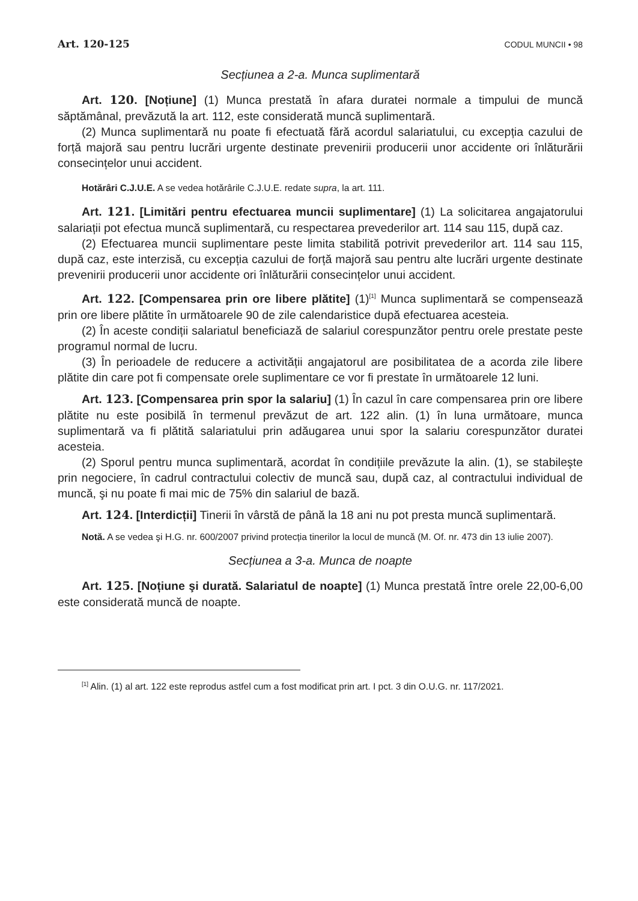Art. 120-125 CODUL MUNCII • 98
Secțiunea a 2-a. Munca suplimentară
Art. 120. [Noțiune] (1) Munca prestată în afara duratei normale a timpului de muncă săptămânal, prevăzută la art. 112, este considerată muncă suplimentară.
(2) Munca suplimentară nu poate fi efectuată fără acordul salariatului, cu excepția cazului de forță majoră sau pentru lucrări urgente destinate prevenirii producerii unor accidente ori înlăturării consecințelor unui accident.
Hotărâri C.J.U.E. A se vedea hotărârile C.J.U.E. redate supra, la art. 111.
Art. 121. [Limitări pentru efectuarea muncii suplimentare] (1) La solicitarea angajatorului salariații pot efectua muncă suplimentară, cu respectarea prevederilor art. 114 sau 115, după caz.
(2) Efectuarea muncii suplimentare peste limita stabilită potrivit prevederilor art. 114 sau 115, după caz, este interzisă, cu excepția cazului de forță majoră sau pentru alte lucrări urgente destinate prevenirii producerii unor accidente ori înlăturării consecințelor unui accident.
Art. 122. [Compensarea prin ore libere plătite] (1)<sup>[1]</sup> Munca suplimentară se compensează prin ore libere plătite în următoarele 90 de zile calendaristice după efectuarea acesteia.
(2) În aceste condiții salariatul beneficiază de salariul corespunzător pentru orele prestate peste programul normal de lucru.
(3) În perioadele de reducere a activității angajatorul are posibilitatea de a acorda zile libere plătite din care pot fi compensate orele suplimentare ce vor fi prestate în următoarele 12 luni.
Art. 123. [Compensarea prin spor la salariu] (1) În cazul în care compensarea prin ore libere plătite nu este posibilă în termenul prevăzut de art. 122 alin. (1) în luna următoare, munca suplimentară va fi plătită salariatului prin adăugarea unui spor la salariu corespunzător duratei acesteia.
(2) Sporul pentru munca suplimentară, acordat în condițiile prevăzute la alin. (1), se stabileşte prin negociere, în cadrul contractului colectiv de muncă sau, după caz, al contractului individual de muncă, şi nu poate fi mai mic de 75% din salariul de bază.
Art. 124. [Interdicții] Tinerii în vârstă de până la 18 ani nu pot presta muncă suplimentară.
Notă. A se vedea şi H.G. nr. 600/2007 privind protecția tinerilor la locul de muncă (M. Of. nr. 473 din 13 iulie 2007).
Secțiunea a 3-a. Munca de noapte
Art. 125. [Noțiune şi durată. Salariatul de noapte] (1) Munca prestată între orele 22,00-6,00 este considerată muncă de noapte.
<sup>[1]</sup> Alin. (1) al art. 122 este reprodus astfel cum a fost modificat prin art. I pct. 3 din O.U.G. nr. 117/2021.